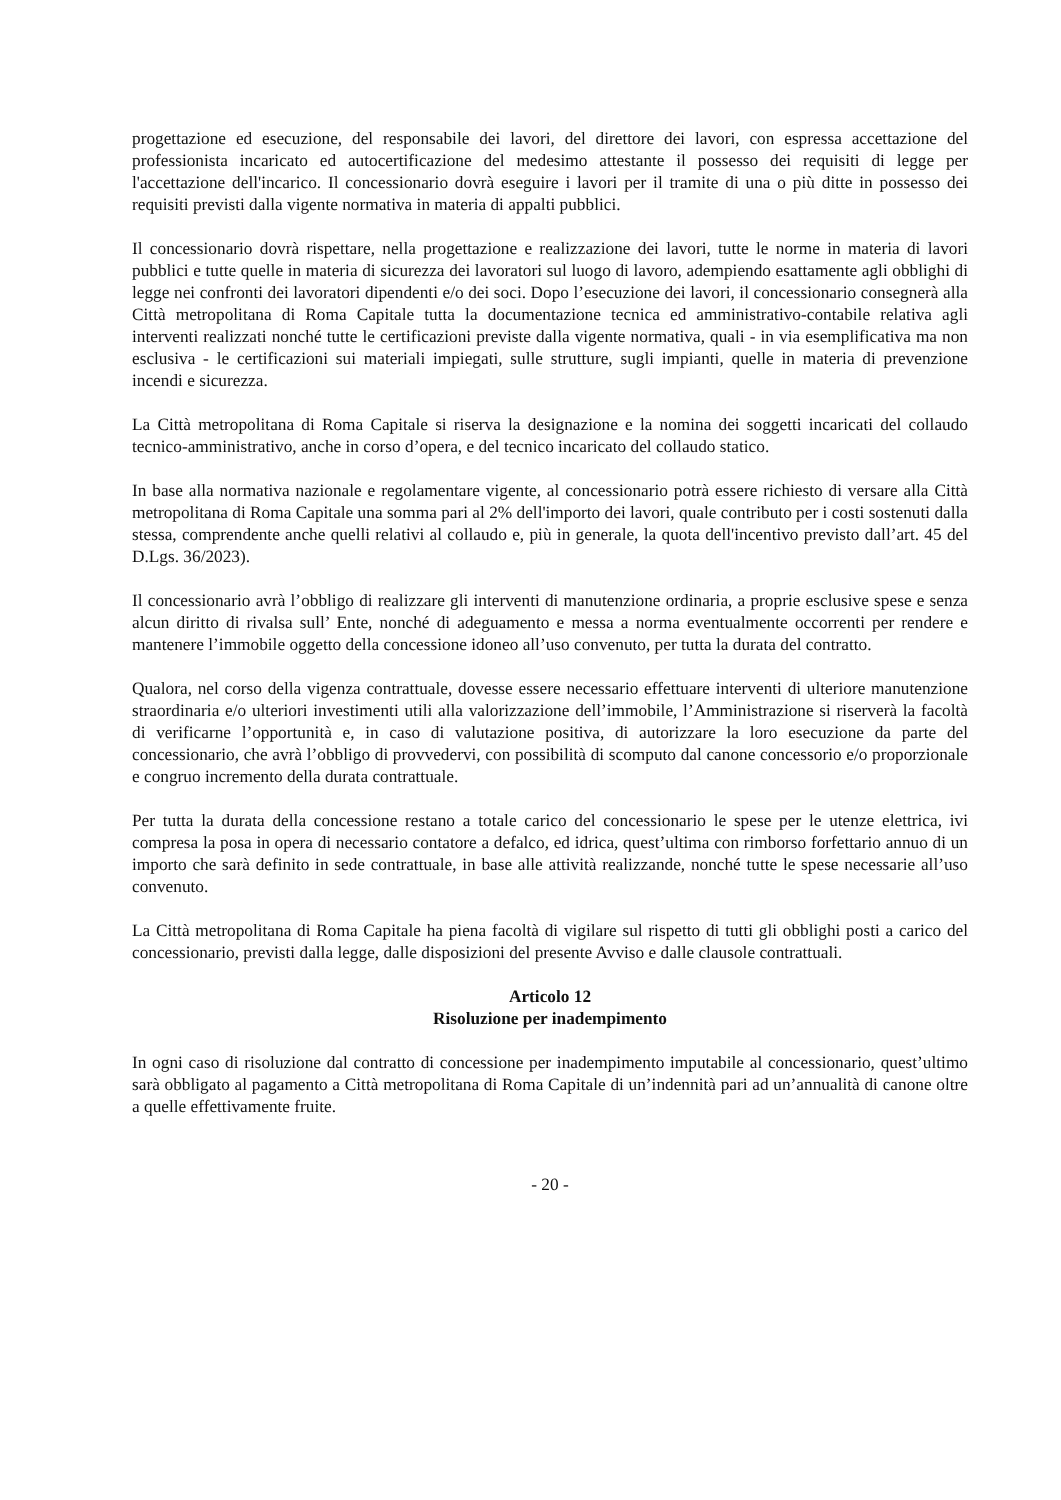progettazione ed esecuzione, del responsabile dei lavori, del direttore dei lavori, con espressa accettazione del professionista incaricato ed autocertificazione del medesimo attestante il possesso dei requisiti di legge per l'accettazione dell'incarico. Il concessionario dovrà eseguire i lavori per il tramite di una o più ditte in possesso dei requisiti previsti dalla vigente normativa in materia di appalti pubblici.
Il concessionario dovrà rispettare, nella progettazione e realizzazione dei lavori, tutte le norme in materia di lavori pubblici e tutte quelle in materia di sicurezza dei lavoratori sul luogo di lavoro, adempiendo esattamente agli obblighi di legge nei confronti dei lavoratori dipendenti e/o dei soci. Dopo l’esecuzione dei lavori, il concessionario consegnerà alla Città metropolitana di Roma Capitale tutta la documentazione tecnica ed amministrativo-contabile relativa agli interventi realizzati nonché tutte le certificazioni previste dalla vigente normativa, quali - in via esemplificativa ma non esclusiva - le certificazioni sui materiali impiegati, sulle strutture, sugli impianti, quelle in materia di prevenzione incendi e sicurezza.
La Città metropolitana di Roma Capitale si riserva la designazione e la nomina dei soggetti incaricati del collaudo tecnico-amministrativo, anche in corso d’opera, e del tecnico incaricato del collaudo statico.
In base alla normativa nazionale e regolamentare vigente, al concessionario potrà essere richiesto di versare alla Città metropolitana di Roma Capitale una somma pari al 2% dell'importo dei lavori, quale contributo per i costi sostenuti dalla stessa, comprendente anche quelli relativi al collaudo e, più in generale, la quota dell'incentivo previsto dall’art. 45 del D.Lgs. 36/2023).
Il concessionario avrà l’obbligo di realizzare gli interventi di manutenzione ordinaria, a proprie esclusive spese e senza alcun diritto di rivalsa sull’ Ente, nonché di adeguamento e messa a norma eventualmente occorrenti per rendere e mantenere l’immobile oggetto della concessione idoneo all’uso convenuto, per tutta la durata del contratto.
Qualora, nel corso della vigenza contrattuale, dovesse essere necessario effettuare interventi di ulteriore manutenzione straordinaria e/o ulteriori investimenti utili alla valorizzazione dell’immobile, l’Amministrazione si riserverà la facoltà di verificarne l’opportunità e, in caso di valutazione positiva, di autorizzare la loro esecuzione da parte del concessionario, che avrà l’obbligo di provvedervi, con possibilità di scomputo dal canone concessorio e/o proporzionale e congruo incremento della durata contrattuale.
Per tutta la durata della concessione restano a totale carico del concessionario le spese per le utenze elettrica, ivi compresa la posa in opera di necessario contatore a defalco, ed idrica, quest’ultima con rimborso forfettario annuo di un importo che sarà definito in sede contrattuale, in base alle attività realizzande, nonché tutte le spese necessarie all’uso convenuto.
La Città metropolitana di Roma Capitale ha piena facoltà di vigilare sul rispetto di tutti gli obblighi posti a carico del concessionario, previsti dalla legge, dalle disposizioni del presente Avviso e dalle clausole contrattuali.
Articolo 12
Risoluzione per inadempimento
In ogni caso di risoluzione dal contratto di concessione per inadempimento imputabile al concessionario, quest’ultimo sarà obbligato al pagamento a Città metropolitana di Roma Capitale di un’indennità pari ad un’annualità di canone oltre a quelle effettivamente fruite.
- 20 -